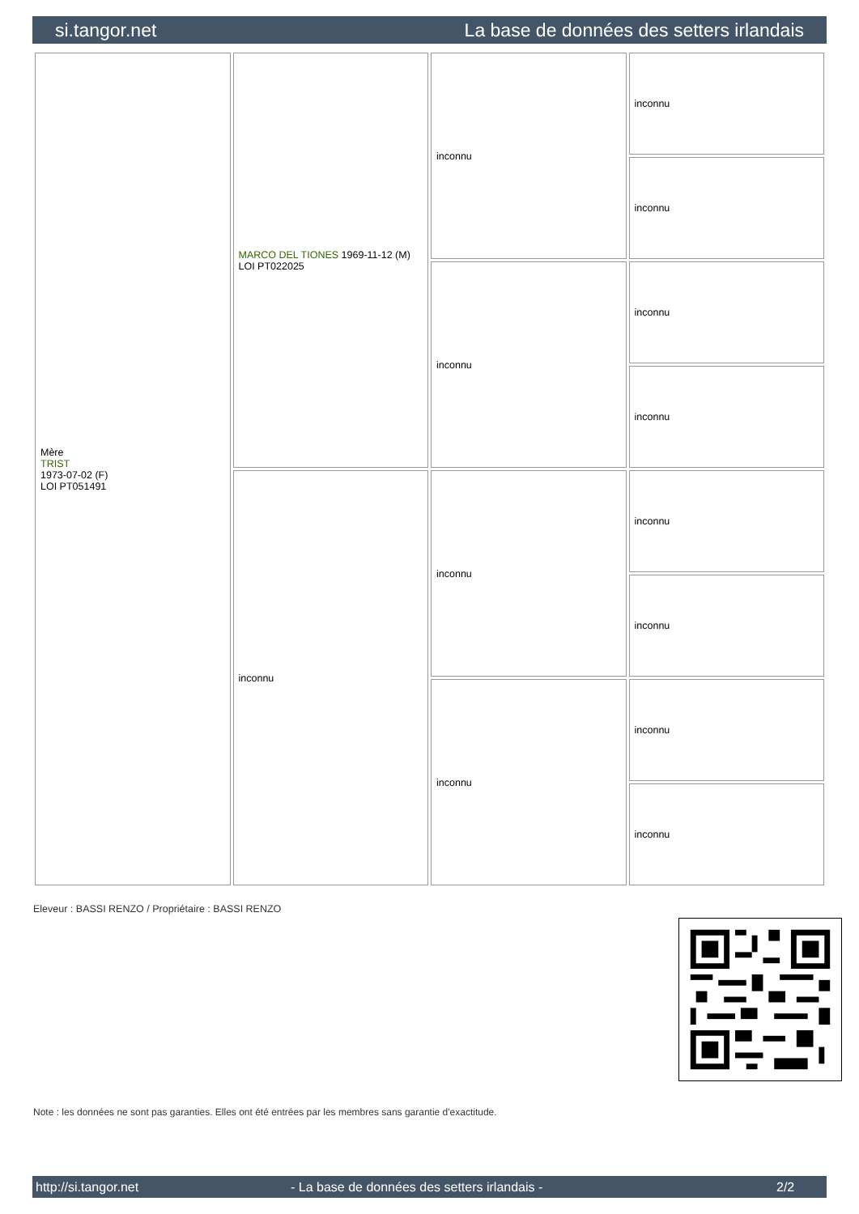si.tangor.net La base de données des setters irlandais
| Mère TRIST 1973-07-02 (F) LOI PT051491 | MARCO DEL TIONES 1969-11-12 (M) LOI PT022025 | inconnu | inconnu |
| | | | inconnu |
| | | inconnu | inconnu |
| | | | inconnu |
| | inconnu | inconnu | inconnu |
| | | | inconnu |
| | | inconnu | inconnu |
| | | | inconnu |
Eleveur : BASSI RENZO / Propriétaire : BASSI RENZO
Note : les données ne sont pas garanties. Elles ont été entrées par les membres sans garantie d'exactitude.
http://si.tangor.net - La base de données des setters irlandais - 2/2